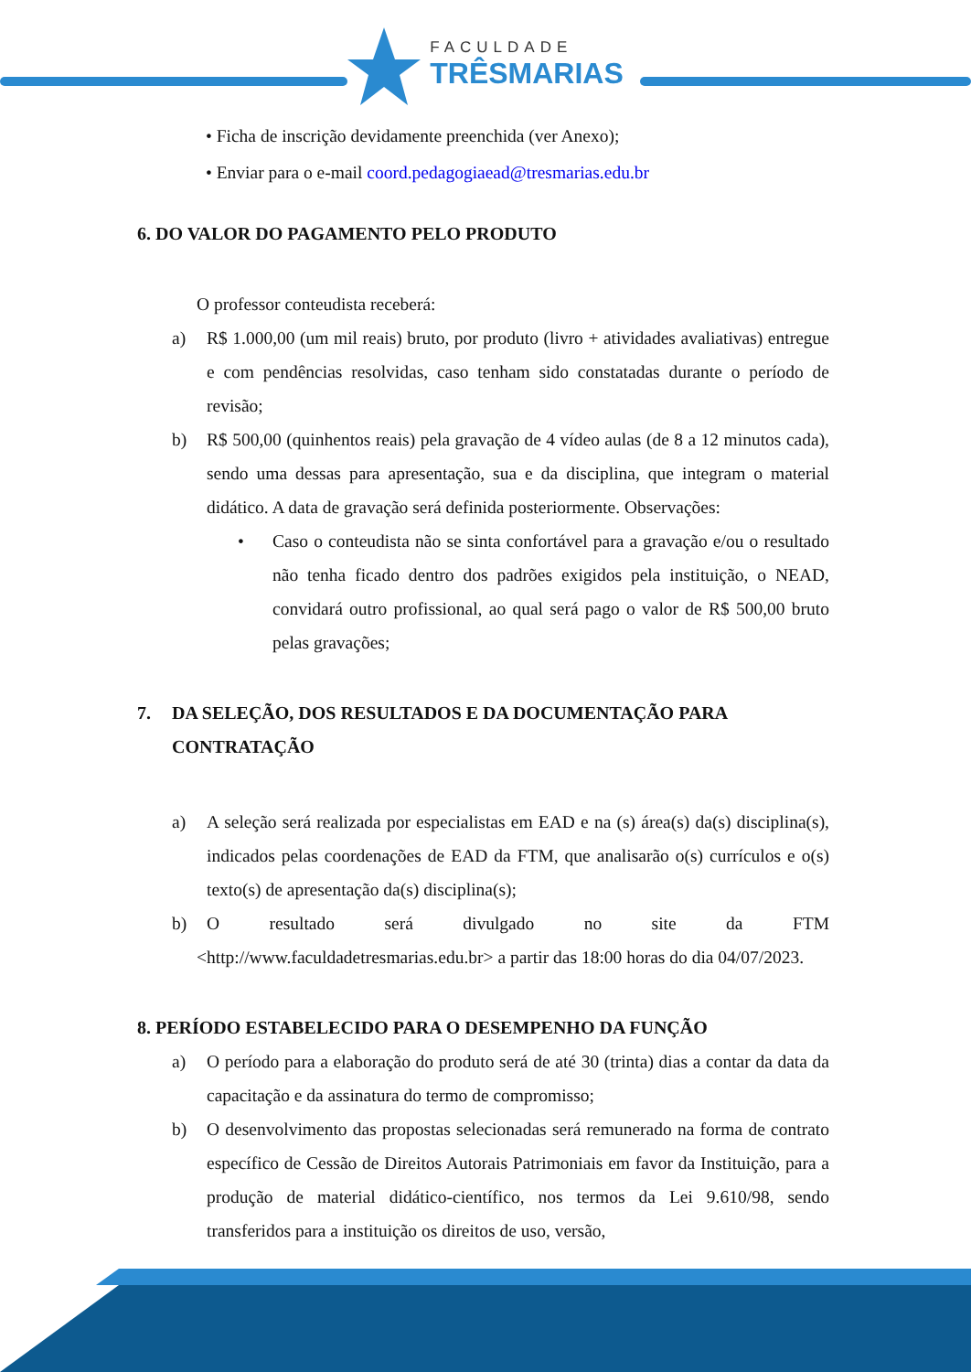FACULDADE
TRÊSMARIAS
• Ficha de inscrição devidamente preenchida (ver Anexo);
• Enviar para o e-mail coord.pedagogiaead@tresmarias.edu.br
6. DO VALOR DO PAGAMENTO PELO PRODUTO
O professor conteudista receberá:
a) R$ 1.000,00 (um mil reais) bruto, por produto (livro + atividades avaliativas) entregue e com pendências resolvidas, caso tenham sido constatadas durante o período de revisão;
b) R$ 500,00 (quinhentos reais) pela gravação de 4 vídeo aulas (de 8 a 12 minutos cada), sendo uma dessas para apresentação, sua e da disciplina, que integram o material didático. A data de gravação será definida posteriormente. Observações:
• Caso o conteudista não se sinta confortável para a gravação e/ou o resultado não tenha ficado dentro dos padrões exigidos pela instituição, o NEAD, convidará outro profissional, ao qual será pago o valor de R$ 500,00 bruto pelas gravações;
7. DA SELEÇÃO, DOS RESULTADOS E DA DOCUMENTAÇÃO PARA CONTRATAÇÃO
a) A seleção será realizada por especialistas em EAD e na (s) área(s) da(s) disciplina(s), indicados pelas coordenações de EAD da FTM, que analisarão o(s) currículos e o(s) texto(s) de apresentação da(s) disciplina(s);
b) O resultado será divulgado no site da FTM
<http://www.faculdadetresmarias.edu.br> a partir das 18:00 horas do dia 04/07/2023.
8. PERÍODO ESTABELECIDO PARA O DESEMPENHO DA FUNÇÃO
a) O período para a elaboração do produto será de até 30 (trinta) dias a contar da data da capacitação e da assinatura do termo de compromisso;
b) O desenvolvimento das propostas selecionadas será remunerado na forma de contrato específico de Cessão de Direitos Autorais Patrimoniais em favor da Instituição, para a produção de material didático-científico, nos termos da Lei 9.610/98, sendo transferidos para a instituição os direitos de uso, versão,